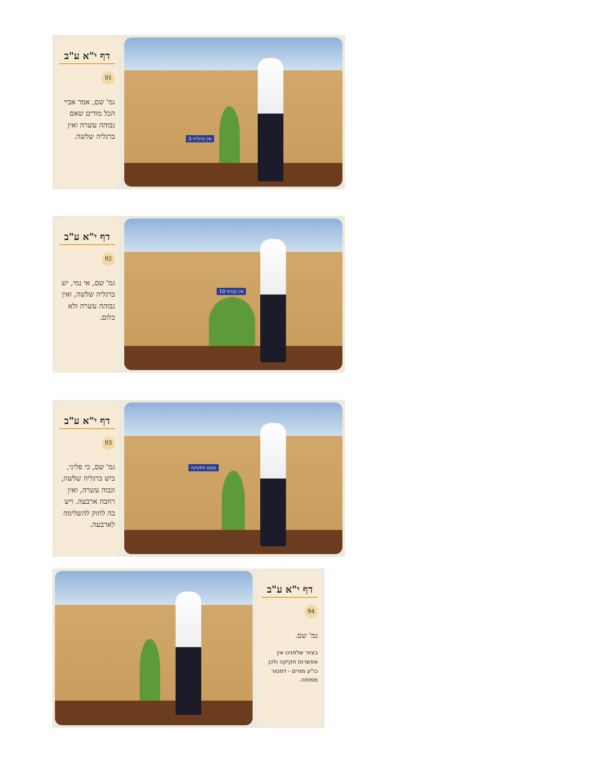דף י"א ע"ב
91
גמ' שם, אמר אביי הכל מודים שאם גבוהה עשרה ואין ברגליה שלשה.
אין ברגליה 3
דף י"א ע"ב
92
גמ' שם, אי נמי, יש ברגליה שלשה, ואין גבוהה עשרה ולא כלום.
אין גבוהה 10
דף י"א ע"ב
93
גמ' שם, כי פליגי, ביש ברגליה שלשה, וגבוה עשרה, ואין רחבה ארבעה. ויש בה לחוק להשלימה לארבעה.
מקום החקיקה
דף י"א ע"ב
94
גמ' שם.
בציור שלפנינו אין אפשרות חקיקה ולכן כו"ע מודים - דפטור ממזוזה.